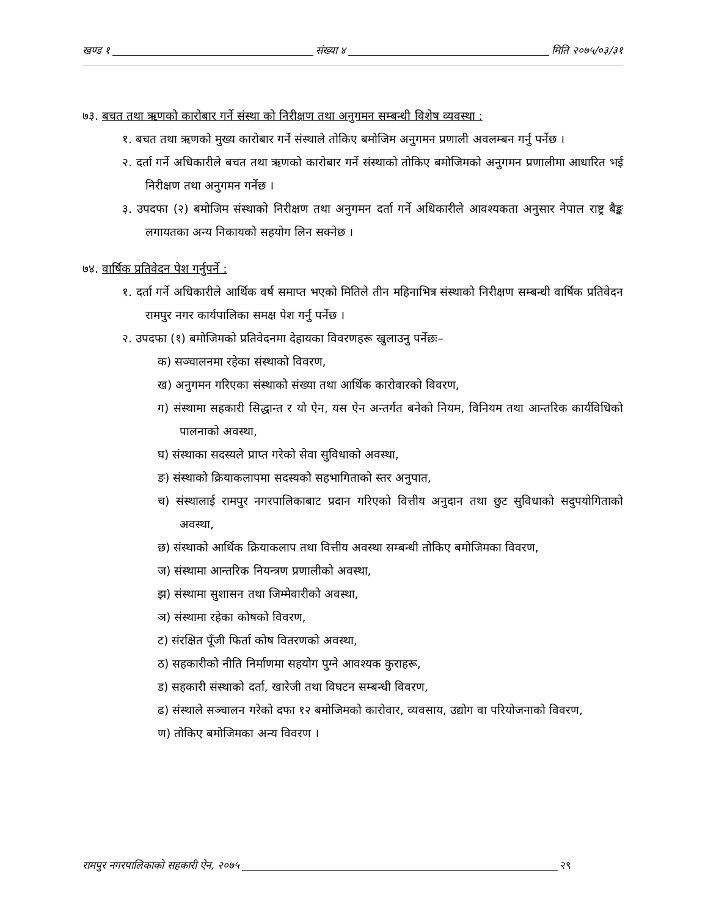खण्ड १ संख्या ४ मिति २०७५/०३/३१
७३. बचत तथा ऋणको कारोबार गर्ने संस्था को निरीक्षण तथा अनुगमन सम्बन्धी विशेष व्यवस्था :
१. बचत तथा ऋणको मुख्य कारोबार गर्ने संस्थाले तोकिए बमोजिम अनुगमन प्रणाली अवलम्बन गर्नु पर्नेछ ।
२. दर्ता गर्ने अधिकारीले बचत तथा ऋणको कारोबार गर्ने संस्थाको तोकिए बमोजिमको अनुगमन प्रणालीमा आधारित भई निरीक्षण तथा अनुगमन गर्नेछ ।
३. उपदफा (२) बमोजिम संस्थाको निरीक्षण तथा अनुगमन दर्ता गर्ने अधिकारीले आवश्यकता अनुसार नेपाल राष्ट्र बैङ्क लगायतका अन्य निकायको सहयोग लिन सक्नेछ ।
७४. वार्षिक प्रतिवेदन पेश गर्नुपर्ने :
१. दर्ता गर्ने अधिकारीले आर्थिक वर्ष समाप्त भएको मितिले तीन महिनाभित्र संस्थाको निरीक्षण सम्बन्धी वार्षिक प्रतिवेदन रामपुर नगर कार्यपालिका समक्ष पेश गर्नु पर्नेछ ।
२. उपदफा (१) बमोजिमको प्रतिवेदनमा देहायका विवरणहरू खुलाउनु पर्नेछः–
क) सञ्चालनमा रहेका संस्थाको विवरण,
ख) अनुगमन गरिएका संस्थाको संख्या तथा आर्थिक कारोवारको विवरण,
ग) संस्थामा सहकारी सिद्धान्त र यो ऐन, यस ऐन अन्तर्गत बनेको नियम, विनियम तथा आन्तरिक कार्यविधिको पालनाको अवस्था,
घ) संस्थाका सदस्यले प्राप्त गरेको सेवा सुविधाको अवस्था,
ङ) संस्थाको क्रियाकलापमा सदस्यको सहभागिताको स्तर अनुपात,
च) संस्थालाई रामपुर नगरपालिकाबाट प्रदान गरिएको वित्तीय अनुदान तथा छुट सुविधाको सदुपयोगिताको अवस्था,
छ) संस्थाको आर्थिक क्रियाकलाप तथा वित्तीय अवस्था सम्बन्धी तोकिए बमोजिमका विवरण,
ज) संस्थामा आन्तरिक नियन्त्रण प्रणालीको अवस्था,
झ) संस्थामा सुशासन तथा जिम्मेवारीको अवस्था,
ञ) संस्थामा रहेका कोषको विवरण,
ट) संरक्षित पूँजी फिर्ता कोष वितरणको अवस्था,
ठ) सहकारीको नीति निर्माणमा सहयोग पुग्ने आवश्यक कुराहरू,
ड) सहकारी संस्थाको दर्ता, खारेजी तथा विघटन सम्बन्धी विवरण,
ढ) संस्थाले सञ्चालन गरेको दफा १२ बमोजिमको कारोवार, व्यवसाय, उद्योग वा परियोजनाको विवरण,
ण) तोकिए बमोजिमका अन्य विवरण ।
रामपुर नगरपालिकाको सहकारी ऐन, २०७५ २९